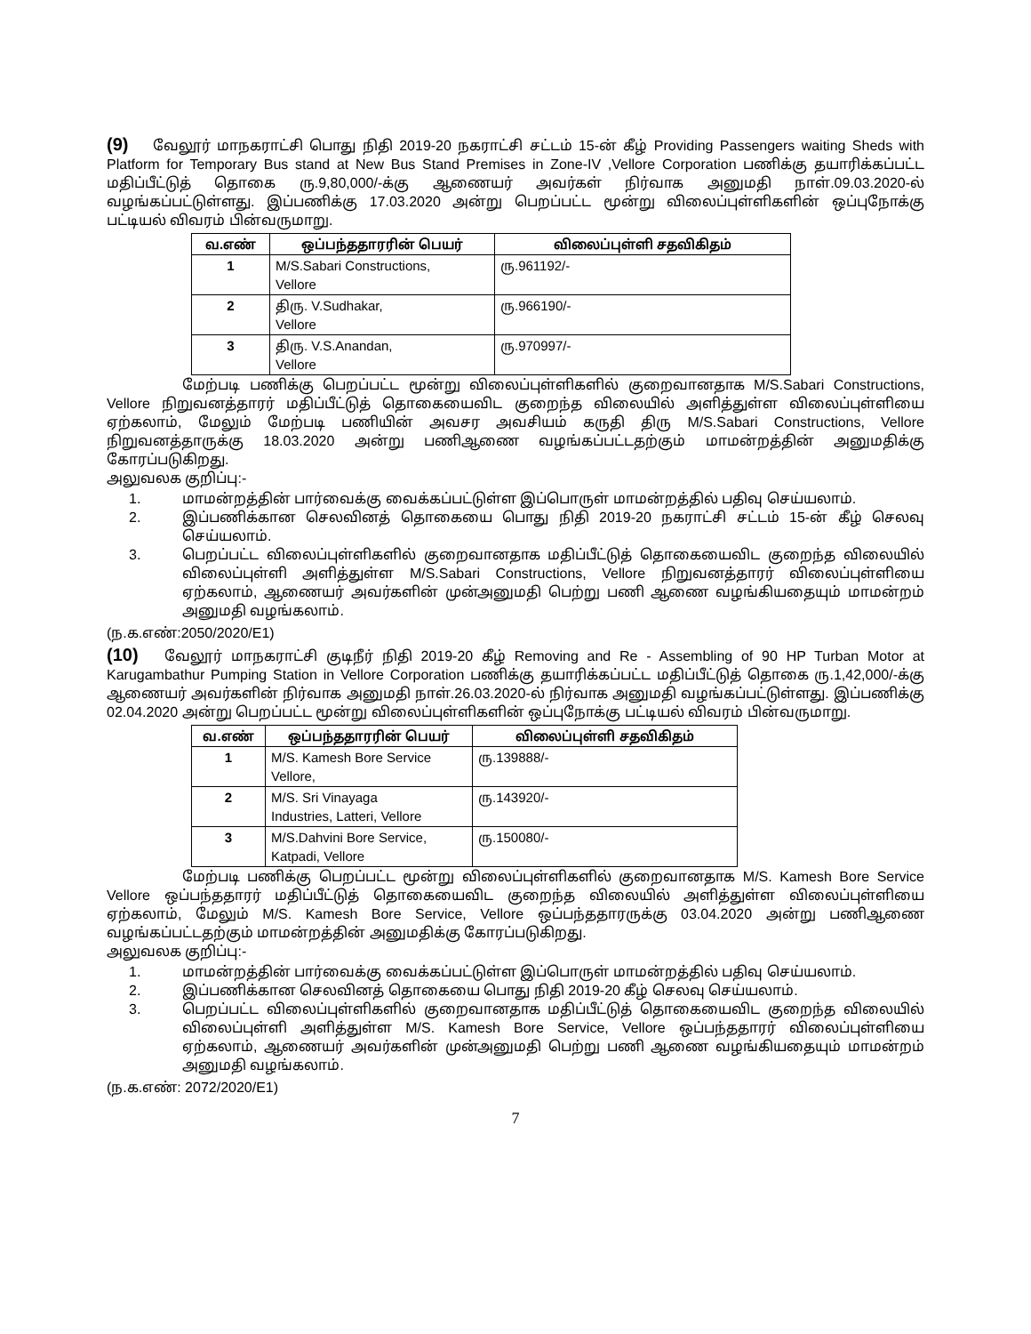(9) வேலூர் மாநகராட்சி பொது நிதி 2019-20 நகராட்சி சட்டம் 15-ன் கீழ் Providing Passengers waiting Sheds with Platform for Temporary Bus stand at New Bus Stand Premises in Zone-IV ,Vellore Corporation பணிக்கு தயாரிக்கப்பட்ட மதிப்பீட்டுத் தொகை ரு.9,80,000/-க்கு ஆணையர் அவர்கள் நிர்வாக அனுமதி நாள்.09.03.2020-ல் வழங்கப்பட்டுள்ளது. இப்பணிக்கு 17.03.2020 அன்று பெறப்பட்ட மூன்று விலைப்புள்ளிகளின் ஒப்புநோக்கு பட்டியல் விவரம் பின்வருமாறு.
| வ.எண் | ஒப்பந்ததாரரின் பெயர் | விலைப்புள்ளி சதவிகிதம் |
| --- | --- | --- |
| 1 | M/S.Sabari Constructions, Vellore | ரு.961192/- |
| 2 | திரு. V.Sudhakar, Vellore | ரு.966190/- |
| 3 | திரு. V.S.Anandan, Vellore | ரு.970997/- |
மேற்படி பணிக்கு பெறப்பட்ட மூன்று விலைப்புள்ளிகளில் குறைவானதாக M/S.Sabari Constructions, Vellore நிறுவனத்தாரர் மதிப்பீட்டுத் தொகையைவிட குறைந்த விலையில் அளித்துள்ள விலைப்புள்ளியை ஏற்கலாம், மேலும் மேற்படி பணியின் அவசர அவசியம் கருதி திரு M/S.Sabari Constructions, Vellore நிறுவனத்தாருக்கு 18.03.2020 அன்று பணிஆணை வழங்கப்பட்டதற்கும் மாமன்றத்தின் அனுமதிக்கு கோரப்படுகிறது.
அலுவலக குறிப்பு:-
1. மாமன்றத்தின் பார்வைக்கு வைக்கப்பட்டுள்ள இப்பொருள் மாமன்றத்தில் பதிவு செய்யலாம்.
2. இப்பணிக்கான செலவினத் தொகையை பொது நிதி 2019-20 நகராட்சி சட்டம் 15-ன் கீழ் செலவு செய்யலாம்.
3. பெறப்பட்ட விலைப்புள்ளிகளில் குறைவானதாக மதிப்பீட்டுத் தொகையைவிட குறைந்த விலையில் விலைப்புள்ளி அளித்துள்ள M/S.Sabari Constructions, Vellore நிறுவனத்தாரர் விலைப்புள்ளியை ஏற்கலாம், ஆணையர் அவர்களின் முன்அனுமதி பெற்று பணி ஆணை வழங்கியதையும் மாமன்றம் அனுமதி வழங்கலாம்.
(ந.க.எண்:2050/2020/E1)
(10) வேலூர் மாநகராட்சி குடிநீர் நிதி 2019-20 கீழ் Removing and Re - Assembling of 90 HP Turban Motor at Karugambathur Pumping Station in Vellore Corporation பணிக்கு தயாரிக்கப்பட்ட மதிப்பீட்டுத் தொகை ரு.1,42,000/-க்கு ஆணையர் அவர்களின் நிர்வாக அனுமதி நாள்.26.03.2020-ல் நிர்வாக அனுமதி வழங்கப்பட்டுள்ளது. இப்பணிக்கு 02.04.2020 அன்று பெறப்பட்ட மூன்று விலைப்புள்ளிகளின் ஒப்புநோக்கு பட்டியல் விவரம் பின்வருமாறு.
| வ.எண் | ஒப்பந்ததாரரின் பெயர் | விலைப்புள்ளி சதவிகிதம் |
| --- | --- | --- |
| 1 | M/S. Kamesh Bore Service Vellore, | ரு.139888/- |
| 2 | M/S. Sri Vinayaga Industries, Latteri, Vellore | ரு.143920/- |
| 3 | M/S.Dahvini Bore Service, Katpadi, Vellore | ரு.150080/- |
மேற்படி பணிக்கு பெறப்பட்ட மூன்று விலைப்புள்ளிகளில் குறைவானதாக M/S. Kamesh Bore Service Vellore ஒப்பந்ததாரர் மதிப்பீட்டுத் தொகையைவிட குறைந்த விலையில் அளித்துள்ள விலைப்புள்ளியை ஏற்கலாம், மேலும் M/S. Kamesh Bore Service, Vellore ஒப்பந்ததாரருக்கு 03.04.2020 அன்று பணிஆணை வழங்கப்பட்டதற்கும் மாமன்றத்தின் அனுமதிக்கு கோரப்படுகிறது.
அலுவலக குறிப்பு:-
1. மாமன்றத்தின் பார்வைக்கு வைக்கப்பட்டுள்ள இப்பொருள் மாமன்றத்தில் பதிவு செய்யலாம்.
2. இப்பணிக்கான செலவினத் தொகையை பொது நிதி 2019-20 கீழ் செலவு செய்யலாம்.
3. பெறப்பட்ட விலைப்புள்ளிகளில் குறைவானதாக மதிப்பீட்டுத் தொகையைவிட குறைந்த விலையில் விலைப்புள்ளி அளித்துள்ள M/S. Kamesh Bore Service, Vellore ஒப்பந்ததாரர் விலைப்புள்ளியை ஏற்கலாம், ஆணையர் அவர்களின் முன்அனுமதி பெற்று பணி ஆணை வழங்கியதையும் மாமன்றம் அனுமதி வழங்கலாம்.
(ந.க.எண்: 2072/2020/E1)
7